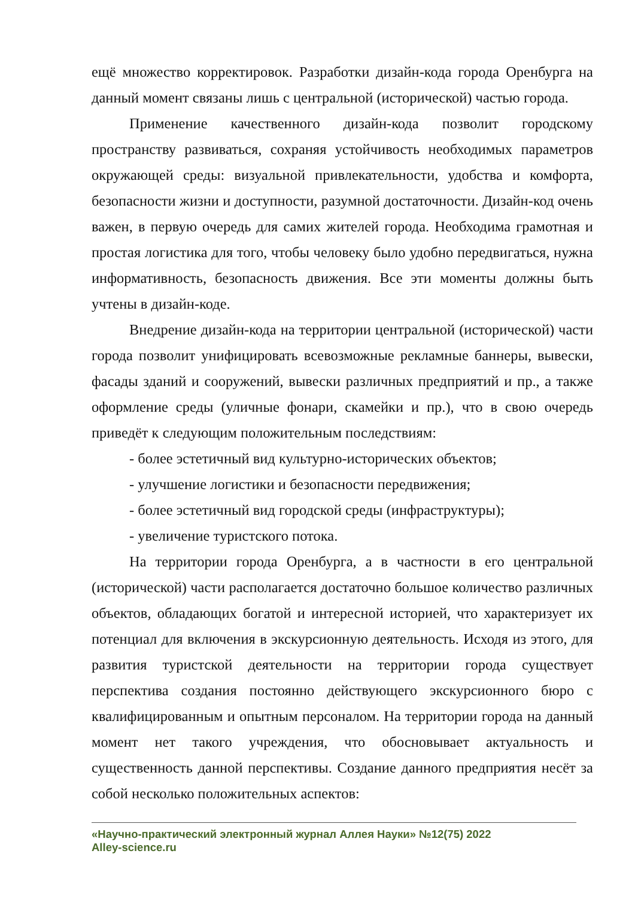ещё множество корректировок. Разработки дизайн-кода города Оренбурга на данный момент связаны лишь с центральной (исторической) частью города.
Применение качественного дизайн-кода позволит городскому пространству развиваться, сохраняя устойчивость необходимых параметров окружающей среды: визуальной привлекательности, удобства и комфорта, безопасности жизни и доступности, разумной достаточности. Дизайн-код очень важен, в первую очередь для самих жителей города. Необходима грамотная и простая логистика для того, чтобы человеку было удобно передвигаться, нужна информативность, безопасность движения. Все эти моменты должны быть учтены в дизайн-коде.
Внедрение дизайн-кода на территории центральной (исторической) части города позволит унифицировать всевозможные рекламные баннеры, вывески, фасады зданий и сооружений, вывески различных предприятий и пр., а также оформление среды (уличные фонари, скамейки и пр.), что в свою очередь приведёт к следующим положительным последствиям:
- более эстетичный вид культурно-исторических объектов;
- улучшение логистики и безопасности передвижения;
- более эстетичный вид городской среды (инфраструктуры);
- увеличение туристского потока.
На территории города Оренбурга, а в частности в его центральной (исторической) части располагается достаточно большое количество различных объектов, обладающих богатой и интересной историей, что характеризует их потенциал для включения в экскурсионную деятельность. Исходя из этого, для развития туристской деятельности на территории города существует перспектива создания постоянно действующего экскурсионного бюро с квалифицированным и опытным персоналом. На территории города на данный момент нет такого учреждения, что обосновывает актуальность и существенность данной перспективы. Создание данного предприятия несёт за собой несколько положительных аспектов:
«Научно-практический электронный журнал Аллея Науки» №12(75) 2022
Alley-science.ru